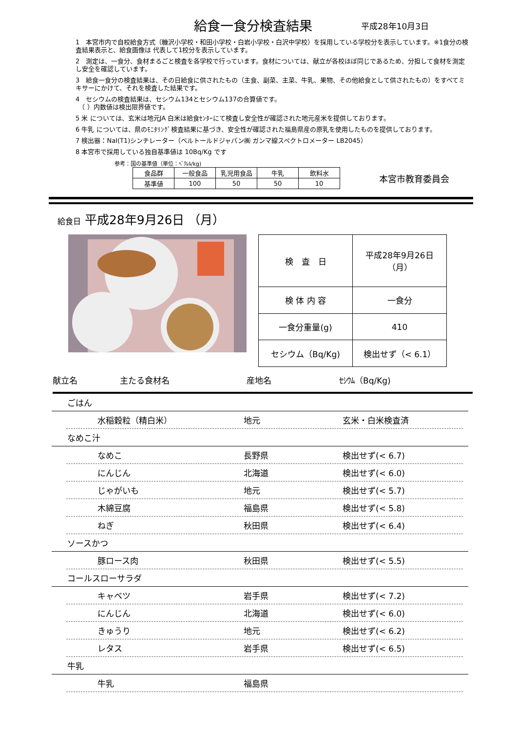給食一食分検査結果
平成28年10月3日
1　本宮市内で自校給食方式（糠沢小学校・和田小学校・白岩小学校・白沢中学校）を採用している学校分を表示しています。※1食分の検査結果表示と、給食画像は 代表して1校分を表示しています。
2　測定は、一食分、食材まるごと検査を各学校で行っています。食材については、献立が各校ほぼ同じであるため、分担して食材を測定し安全を確認しています。
3　給食一食分の検査結果は、その日給食に供されたもの（主食、副菜、主菜、牛乳、果物、その他給食として供されたもの）をすべてミキサーにかけて、それを検査した結果です。
4　セシウムの検査結果は、セシウム134とセシウム137の合算値です。
　（ ）内数値は検出限界値です。
5 米 については、玄米は地元JA 白米は給食ｾﾝﾀｰにて検査し安全性が確認された地元産米を提供しております。
6 牛乳 については、県のﾓﾆﾀﾘﾝｸﾞ検査結果に基づき、安全性が確認された福島県産の原乳を使用したものを提供しております。
7 検出器：NaI(T1)シンチレーター（ベルトールドジャパン㈱ ガンマ線スペクトロメーター LB2045）
8 本宮市で採用している独自基準値は 10Bq/Kg です
参考：国の基準値（単位：ﾍﾞｸﾚﾙ/kg)
| 食品群 | 一般食品 | 乳児用食品 | 牛乳 | 飲料水 |
| 基準値 | 100 | 50 | 50 | 10 |
本宮市教育委員会
給食日 平成28年9月26日 （月）
| 検 査 日 | 平成28年9月26日（月） |
| 検 体 内 容 | 一食分 |
| 一食分重量(g) | 410 |
| セシウム（Bq/Kg) | 検出せず（< 6.1） |
献立名 主たる食材名 産地名 ｾｼｳﾑ（Bq/Kg)
ごはん
水稲穀粒（精白米） 地元 玄米・白米検査済
なめこ汁
なめこ 長野県 検出せず(< 6.7)
にんじん 北海道 検出せず(< 6.0)
じゃがいも 地元 検出せず(< 5.7)
木綿豆腐 福島県 検出せず(< 5.8)
ねぎ 秋田県 検出せず(< 6.4)
ソースかつ
豚ロース肉 秋田県 検出せず(< 5.5)
コールスローサラダ
キャベツ 岩手県 検出せず(< 7.2)
にんじん 北海道 検出せず(< 6.0)
きゅうり 地元 検出せず(< 6.2)
レタス 岩手県 検出せず(< 6.5)
牛乳
牛乳 福島県